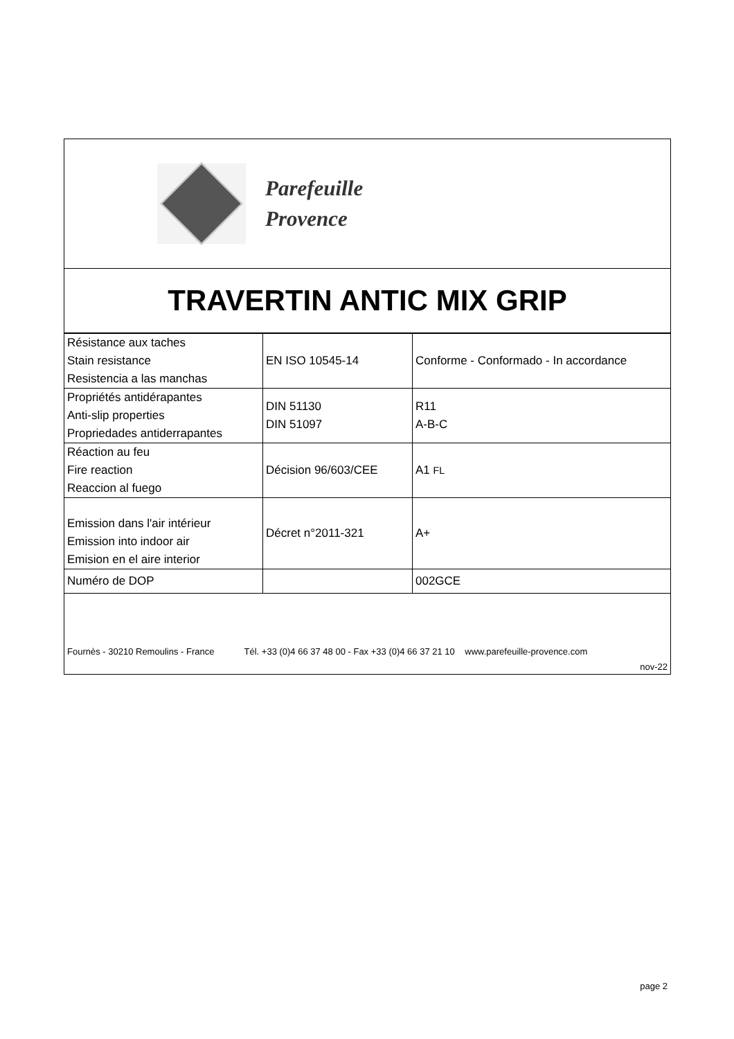Parefeuille
Provence
TRAVERTIN ANTIC MIX GRIP
| Résistance aux taches Stain resistance Resistencia a las manchas | EN ISO 10545-14 | Conforme - Conformado - In accordance |
| Propriétés antidérapantes Anti-slip properties Propriedades antiderrapantes | DIN 51130 DIN 51097 | R11 A-B-C |
| Réaction au feu Fire reaction Reaccion al fuego | Décision 96/603/CEE | A1 FL |
| Emission dans l'air intérieur Emission into indoor air Emision en el aire interior | Décret n°2011-321 | A+ |
| Numéro de DOP | | 002GCE |
Fournès - 30210 Remoulins - France Tél. +33 (0)4 66 37 48 00 - Fax +33 (0)4 66 37 21 10 www.parefeuille-provence.com
nov-22
page 2